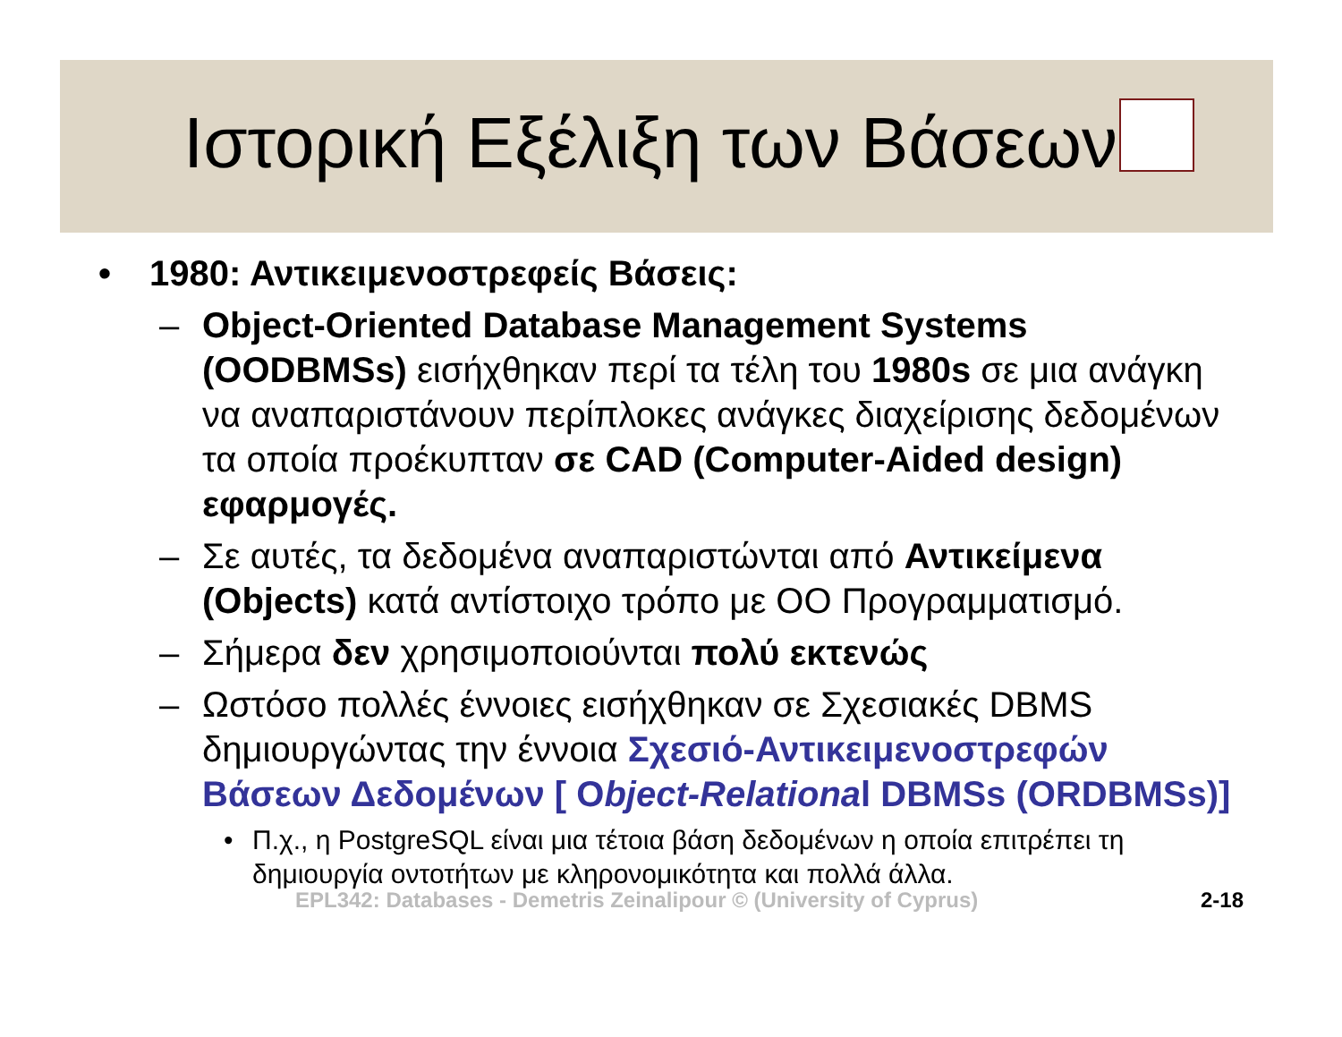Ιστορική Εξέλιξη των Βάσεων
• 1980: Αντικειμενοστρεφείς Βάσεις:
– Object-Oriented Database Management Systems (OODBMSs) εισήχθηκαν περί τα τέλη του 1980s σε μια ανάγκη να αναπαριστάνουν περίπλοκες ανάγκες διαχείρισης δεδομένων τα οποία προέκυπταν σε CAD (Computer-Aided design) εφαρμογές.
– Σε αυτές, τα δεδομένα αναπαριστώνται από Αντικείμενα (Objects) κατά αντίστοιχο τρόπο με ΟΟ Προγραμματισμό.
– Σήμερα δεν χρησιμοποιούνται πολύ εκτενώς
– Ωστόσο πολλές έννοιες εισήχθηκαν σε Σχεσιακές DBMS δημιουργώντας την έννοια Σχεσιό-Αντικειμενοστρεφών Βάσεων Δεδομένων [ Object-Relational DBMSs (ORDBMSs)]
• Π.χ., η PostgreSQL είναι μια τέτοια βάση δεδομένων η οποία επιτρέπει τη δημιουργία οντοτήτων με κληρονομικότητα και πολλά άλλα.
EPL342: Databases - Demetris Zeinalipour © (University of Cyprus) 2-18